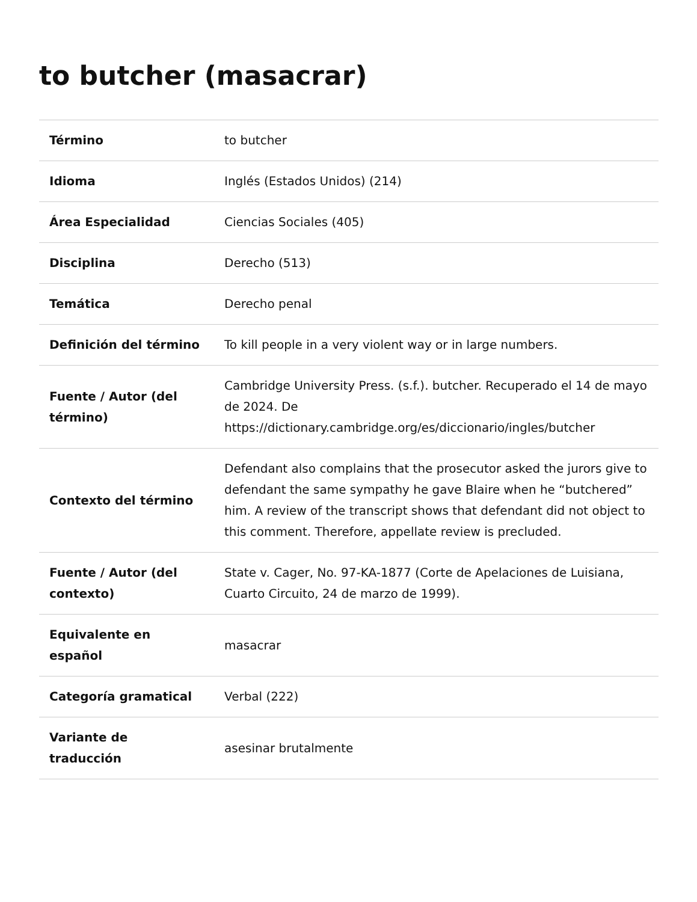to butcher (masacrar)
| Término | to butcher |
| Idioma | Inglés (Estados Unidos) (214) |
| Área Especialidad | Ciencias Sociales (405) |
| Disciplina | Derecho (513) |
| Temática | Derecho penal |
| Definición del término | To kill people in a very violent way or in large numbers. |
| Fuente / Autor (del término) | Cambridge University Press. (s.f.). butcher. Recuperado el 14 de mayo de 2024. De https://dictionary.cambridge.org/es/diccionario/ingles/butcher |
| Contexto del término | Defendant also complains that the prosecutor asked the jurors give to defendant the same sympathy he gave Blaire when he “butchered” him. A review of the transcript shows that defendant did not object to this comment. Therefore, appellate review is precluded. |
| Fuente / Autor (del contexto) | State v. Cager, No. 97-KA-1877 (Corte de Apelaciones de Luisiana, Cuarto Circuito, 24 de marzo de 1999). |
| Equivalente en español | masacrar |
| Categoría gramatical | Verbal (222) |
| Variante de traducción | asesinar brutalmente |